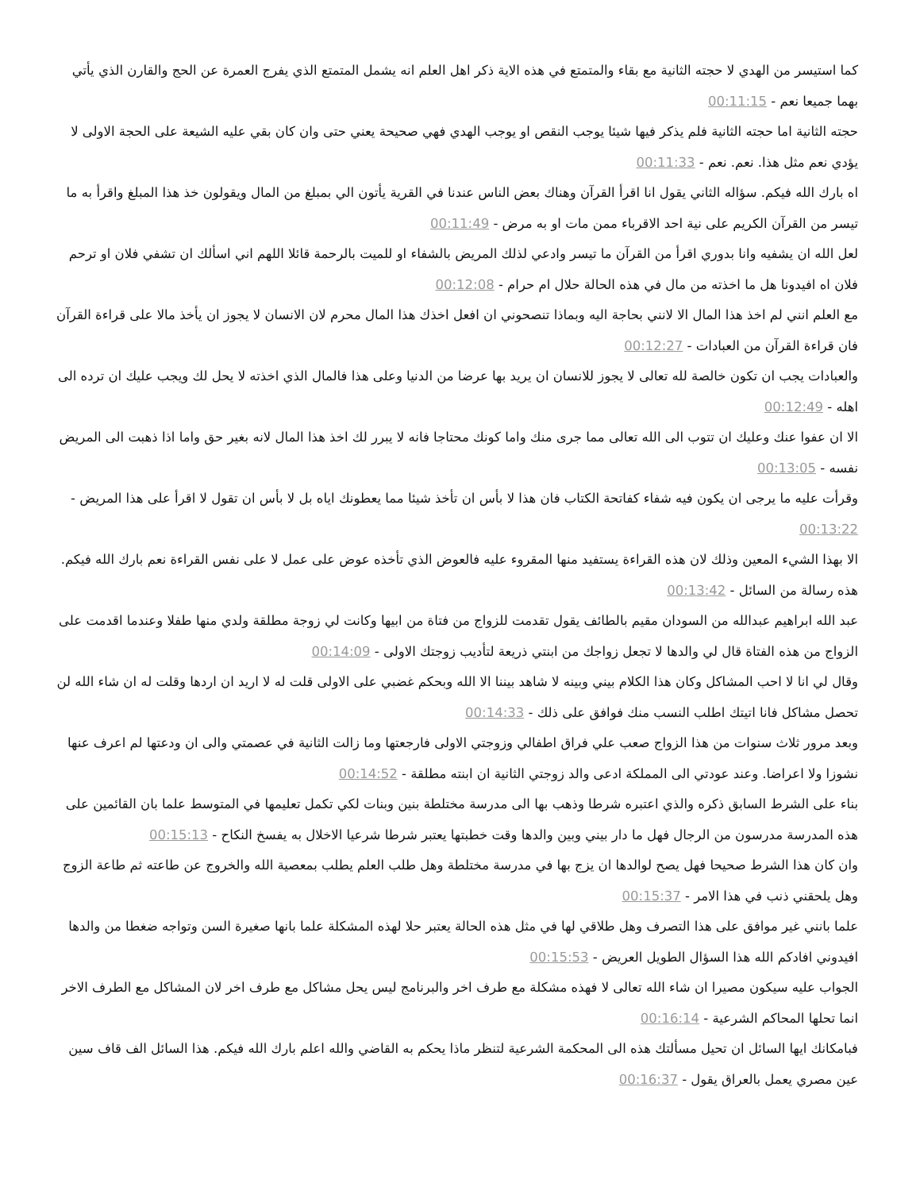كما استيسر من الهدي لا حجته الثانية مع بقاء والمتمتع في هذه الاية ذكر اهل العلم انه يشمل المتمتع الذي يفرج العمرة عن الحج والقارن الذي يأتي بهما جميعا نعم - 00:11:15
حجته الثانية اما حجته الثانية فلم يذكر فيها شيئا يوجب النقص او يوجب الهدي فهي صحيحة يعني حتى وان كان بقي عليه الشيعة على الحجة الاولى لا يؤدي نعم مثل هذا. نعم. نعم - 00:11:33
اه بارك الله فيكم. سؤاله الثاني يقول انا اقرأ القرآن وهناك بعض الناس عندنا في القرية يأتون الي بمبلغ من المال ويقولون خذ هذا المبلغ واقرأ به ما تيسر من القرآن الكريم على نية احد الاقرباء ممن مات او به مرض - 00:11:49
لعل الله ان يشفيه وانا بدوري اقرأ من القرآن ما تيسر وادعي لذلك المريض بالشفاء او للميت بالرحمة قائلا اللهم اني اسألك ان تشفي فلان او ترحم فلان اه افيدونا هل ما اخذته من مال في هذه الحالة حلال ام حرام - 00:12:08
مع العلم انني لم اخذ هذا المال الا لانني بحاجة اليه وبماذا تنصحوني ان افعل اخذك هذا المال محرم لان الانسان لا يجوز ان يأخذ مالا على قراءة القرآن فان قراءة القرآن من العبادات - 00:12:27
والعبادات يجب ان تكون خالصة لله تعالى لا يجوز للانسان ان يريد بها عرضا من الدنيا وعلى هذا فالمال الذي اخذته لا يحل لك ويجب عليك ان ترده الى اهله - 00:12:49
الا ان عفوا عنك وعليك ان تتوب الى الله تعالى مما جرى منك واما كونك محتاجا فانه لا يبرر لك اخذ هذا المال لانه بغير حق واما اذا ذهبت الى المريض نفسه - 00:13:05
وقرأت عليه ما يرجى ان يكون فيه شفاء كفاتحة الكتاب فان هذا لا بأس ان تأخذ شيئا مما يعطونك اياه بل لا بأس ان تقول لا اقرأ على هذا المريض - 00:13:22
الا بهذا الشيء المعين وذلك لان هذه القراءة يستفيد منها المقروء عليه فالعوض الذي تأخذه عوض على عمل لا على نفس القراءة نعم بارك الله فيكم. هذه رسالة من السائل - 00:13:42
عبد الله ابراهيم عبدالله من السودان مقيم بالطائف يقول تقدمت للزواج من فتاة من ابيها وكانت لي زوجة مطلقة ولدي منها طفلا وعندما اقدمت على الزواج من هذه الفتاة قال لي والدها لا تجعل زواجك من ابنتي ذريعة لتأديب زوجتك الاولى - 00:14:09
وقال لي انا لا احب المشاكل وكان هذا الكلام بيني وبينه لا شاهد بيننا الا الله وبحكم غضبي على الاولى قلت له لا اريد ان اردها وقلت له ان شاء الله لن تحصل مشاكل فانا اتيتك اطلب النسب منك فوافق على ذلك - 00:14:33
وبعد مرور ثلاث سنوات من هذا الزواج صعب علي فراق اطفالي وزوجتي الاولى فارجعتها وما زالت الثانية في عصمتي والى ان ودعتها لم اعرف عنها نشوزا ولا اعراضا. وعند عودتي الى المملكة ادعى والد زوجتي الثانية ان ابنته مطلقة - 00:14:52
بناء على الشرط السابق ذكره والذي اعتبره شرطا وذهب بها الى مدرسة مختلطة بنين وبنات لكي تكمل تعليمها في المتوسط علما بان القائمين على هذه المدرسة مدرسون من الرجال فهل ما دار بيني وبين والدها وقت خطبتها يعتبر شرطا شرعيا الاخلال به يفسخ النكاح - 00:15:13
وان كان هذا الشرط صحيحا فهل يصح لوالدها ان يزج بها في مدرسة مختلطة وهل طلب العلم يطلب بمعصية الله والخروج عن طاعته ثم طاعة الزوج وهل يلحقني ذنب في هذا الامر - 00:15:37
علما بانني غير موافق على هذا التصرف وهل طلاقي لها في مثل هذه الحالة يعتبر حلا لهذه المشكلة علما بانها صغيرة السن وتواجه ضغطا من والدها افيدوني افادكم الله هذا السؤال الطويل العريض - 00:15:53
الجواب عليه سيكون مصيرا ان شاء الله تعالى لا فهذه مشكلة مع طرف اخر والبرنامج ليس يحل مشاكل مع طرف اخر لان المشاكل مع الطرف الاخر انما تحلها المحاكم الشرعية - 00:16:14
فبامكانك ايها السائل ان تحيل مسألتك هذه الى المحكمة الشرعية لتنظر ماذا يحكم به القاضي والله اعلم بارك الله فيكم. هذا السائل الف قاف سين عين مصري يعمل بالعراق يقول - 00:16:37